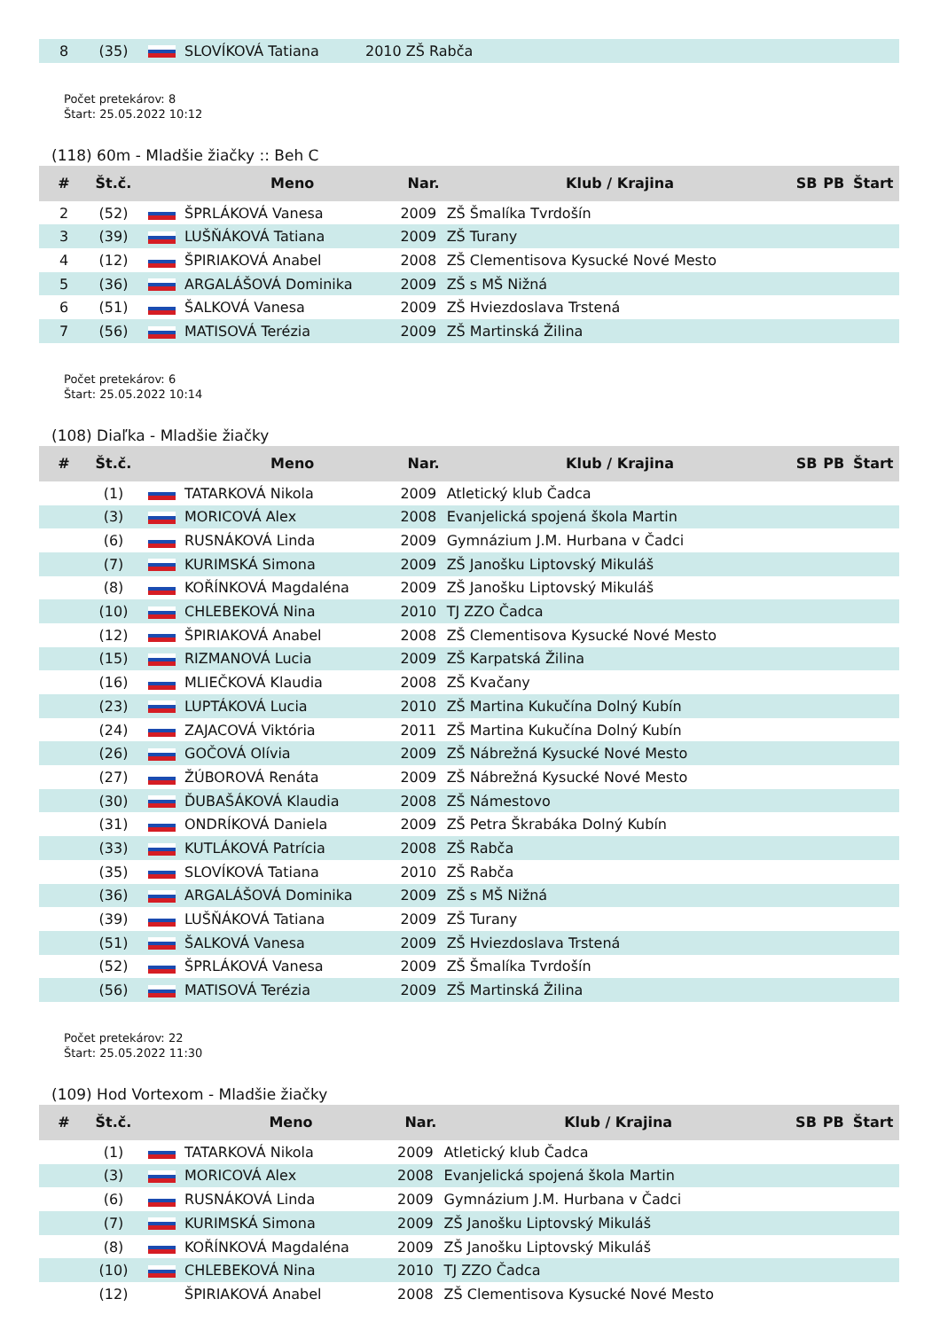| 8 | (35) | | SLOVÍKOVÁ Tatiana | 2010 ZŠ Rabča |
Počet pretekárov: 8
Štart: 25.05.2022 10:12
(118) 60m - Mladšie žiačky :: Beh C
| # | Št.č. | | Meno | Nar. | Klub / Krajina | SB | PB | Štart |
| --- | --- | --- | --- | --- | --- | --- | --- | --- |
| 2 | (52) | | ŠPRLÁKOVÁ Vanesa | 2009 | ZŠ Šmalíka Tvrdošín | | | |
| 3 | (39) | | LUŠŇÁKOVÁ Tatiana | 2009 | ZŠ Turany | | | |
| 4 | (12) | | ŠPIRIAKOVÁ Anabel | 2008 | ZŠ Clementisova Kysucké Nové Mesto | | | |
| 5 | (36) | | ARGALÁŠOVÁ Dominika | 2009 | ZŠ s MŠ Nižná | | | |
| 6 | (51) | | ŠALKOVÁ Vanesa | 2009 | ZŠ Hviezdoslava Trstená | | | |
| 7 | (56) | | MATISOVÁ Terézia | 2009 | ZŠ Martinská Žilina | | | |
Počet pretekárov: 6
Štart: 25.05.2022 10:14
(108) Diaľka - Mladšie žiačky
| # | Št.č. | | Meno | Nar. | Klub / Krajina | SB | PB | Štart |
| --- | --- | --- | --- | --- | --- | --- | --- | --- |
| | (1) | | TATARKOVÁ Nikola | 2009 | Atletický klub Čadca | | | |
| | (3) | | MORICOVÁ Alex | 2008 | Evanjelická spojená škola Martin | | | |
| | (6) | | RUSNÁKOVÁ Linda | 2009 | Gymnázium J.M. Hurbana v Čadci | | | |
| | (7) | | KURIMSKÁ Simona | 2009 | ZŠ Janošku Liptovský Mikuláš | | | |
| | (8) | | KOŘÍNKOVÁ Magdaléna | 2009 | ZŠ Janošku Liptovský Mikuláš | | | |
| | (10) | | CHLEBEKOVÁ Nina | 2010 | TJ ZZO Čadca | | | |
| | (12) | | ŠPIRIAKOVÁ Anabel | 2008 | ZŠ Clementisova Kysucké Nové Mesto | | | |
| | (15) | | RIZMANOVÁ Lucia | 2009 | ZŠ Karpatská Žilina | | | |
| | (16) | | MLIEČKOVÁ Klaudia | 2008 | ZŠ Kvačany | | | |
| | (23) | | LUPTÁKOVÁ Lucia | 2010 | ZŠ Martina Kukučína Dolný Kubín | | | |
| | (24) | | ZAJACOVÁ Viktória | 2011 | ZŠ Martina Kukučína Dolný Kubín | | | |
| | (26) | | GOČOVÁ Olívia | 2009 | ZŠ Nábrežná Kysucké Nové Mesto | | | |
| | (27) | | ŽÚBOROVÁ Renáta | 2009 | ZŠ Nábrežná Kysucké Nové Mesto | | | |
| | (30) | | ĎUBAŠÁKOVÁ Klaudia | 2008 | ZŠ Námestovo | | | |
| | (31) | | ONDRÍKOVÁ Daniela | 2009 | ZŠ Petra Škrabáka Dolný Kubín | | | |
| | (33) | | KUTLÁKOVÁ Patrícia | 2008 | ZŠ Rabča | | | |
| | (35) | | SLOVÍKOVÁ Tatiana | 2010 | ZŠ Rabča | | | |
| | (36) | | ARGALÁŠOVÁ Dominika | 2009 | ZŠ s MŠ Nižná | | | |
| | (39) | | LUŠŇÁKOVÁ Tatiana | 2009 | ZŠ Turany | | | |
| | (51) | | ŠALKOVÁ Vanesa | 2009 | ZŠ Hviezdoslava Trstená | | | |
| | (52) | | ŠPRLÁKOVÁ Vanesa | 2009 | ZŠ Šmalíka Tvrdošín | | | |
| | (56) | | MATISOVÁ Terézia | 2009 | ZŠ Martinská Žilina | | | |
Počet pretekárov: 22
Štart: 25.05.2022 11:30
(109) Hod Vortexom - Mladšie žiačky
| # | Št.č. | | Meno | Nar. | Klub / Krajina | SB | PB | Štart |
| --- | --- | --- | --- | --- | --- | --- | --- | --- |
| | (1) | | TATARKOVÁ Nikola | 2009 | Atletický klub Čadca | | | |
| | (3) | | MORICOVÁ Alex | 2008 | Evanjelická spojená škola Martin | | | |
| | (6) | | RUSNÁKOVÁ Linda | 2009 | Gymnázium J.M. Hurbana v Čadci | | | |
| | (7) | | KURIMSKÁ Simona | 2009 | ZŠ Janošku Liptovský Mikuláš | | | |
| | (8) | | KOŘÍNKOVÁ Magdaléna | 2009 | ZŠ Janošku Liptovský Mikuláš | | | |
| | (10) | | CHLEBEKOVÁ Nina | 2010 | TJ ZZO Čadca | | | |
| | (12) | | ŠPIRIAKOVÁ Anabel | 2008 | ZŠ Clementisova Kysucké Nové Mesto | | | |